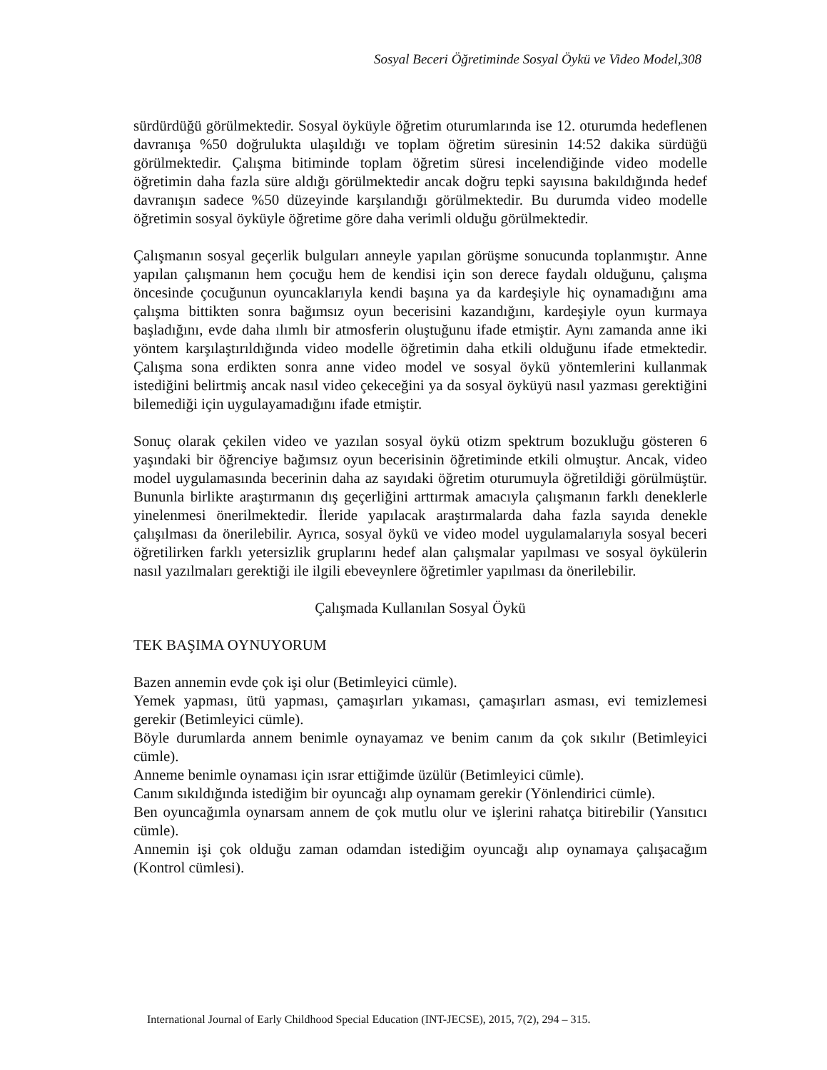Sosyal Beceri Öğretiminde Sosyal Öykü ve Video Model,308
sürdürdüğü görülmektedir. Sosyal öyküyle öğretim oturumlarında ise 12. oturumda hedeflenen davranışa %50 doğrulukta ulaşıldığı ve toplam öğretim süresinin 14:52 dakika sürdüğü görülmektedir. Çalışma bitiminde toplam öğretim süresi incelendiğinde video modelle öğretimin daha fazla süre aldığı görülmektedir ancak doğru tepki sayısına bakıldığında hedef davranışın sadece %50 düzeyinde karşılandığı görülmektedir. Bu durumda video modelle öğretimin sosyal öyküyle öğretime göre daha verimli olduğu görülmektedir.
Çalışmanın sosyal geçerlik bulguları anneyle yapılan görüşme sonucunda toplanmıştır. Anne yapılan çalışmanın hem çocuğu hem de kendisi için son derece faydalı olduğunu, çalışma öncesinde çocuğunun oyuncaklarıyla kendi başına ya da kardeşiyle hiç oynamadığını ama çalışma bittikten sonra bağımsız oyun becerisini kazandığını, kardeşiyle oyun kurmaya başladığını, evde daha ılımlı bir atmosferin oluştuğunu ifade etmiştir. Aynı zamanda anne iki yöntem karşılaştırıldığında video modelle öğretimin daha etkili olduğunu ifade etmektedir. Çalışma sona erdikten sonra anne video model ve sosyal öykü yöntemlerini kullanmak istediğini belirtmiş ancak nasıl video çekeceğini ya da sosyal öyküyü nasıl yazması gerektiğini bilemediği için uygulayamadığını ifade etmiştir.
Sonuç olarak çekilen video ve yazılan sosyal öykü otizm spektrum bozukluğu gösteren 6 yaşındaki bir öğrenciye bağımsız oyun becerisinin öğretiminde etkili olmuştur. Ancak, video model uygulamasında becerinin daha az sayıdaki öğretim oturumuyla öğretildiği görülmüştür. Bununla birlikte araştırmanın dış geçerliğini arttırmak amacıyla çalışmanın farklı deneklerle yinelenmesi önerilmektedir. İleride yapılacak araştırmalarda daha fazla sayıda denekle çalışılması da önerilebilir. Ayrıca, sosyal öykü ve video model uygulamalarıyla sosyal beceri öğretilirken farklı yetersizlik gruplarını hedef alan çalışmalar yapılması ve sosyal öykülerin nasıl yazılmaları gerektiği ile ilgili ebeveynlere öğretimler yapılması da önerilebilir.
Çalışmada Kullanılan Sosyal Öykü
TEK BAŞIMA OYNUYORUM
Bazen annemin evde çok işi olur (Betimleyici cümle).
Yemek yapması, ütü yapması, çamaşırları yıkaması, çamaşırları asması, evi temizlemesi gerekir (Betimleyici cümle).
Böyle durumlarda annem benimle oynayamaz ve benim canım da çok sıkılır (Betimleyici cümle).
Anneme benimle oynaması için ısrar ettiğimde üzülür (Betimleyici cümle).
Canım sıkıldığında istediğim bir oyuncağı alıp oynamam gerekir (Yönlendirici cümle).
Ben oyuncağımla oynarsam annem de çok mutlu olur ve işlerini rahatça bitirebilir (Yansıtıcı cümle).
Annemin işi çok olduğu zaman odamdan istediğim oyuncağı alıp oynamaya çalışacağım (Kontrol cümlesi).
International Journal of Early Childhood Special Education (INT-JECSE), 2015, 7(2), 294 – 315.